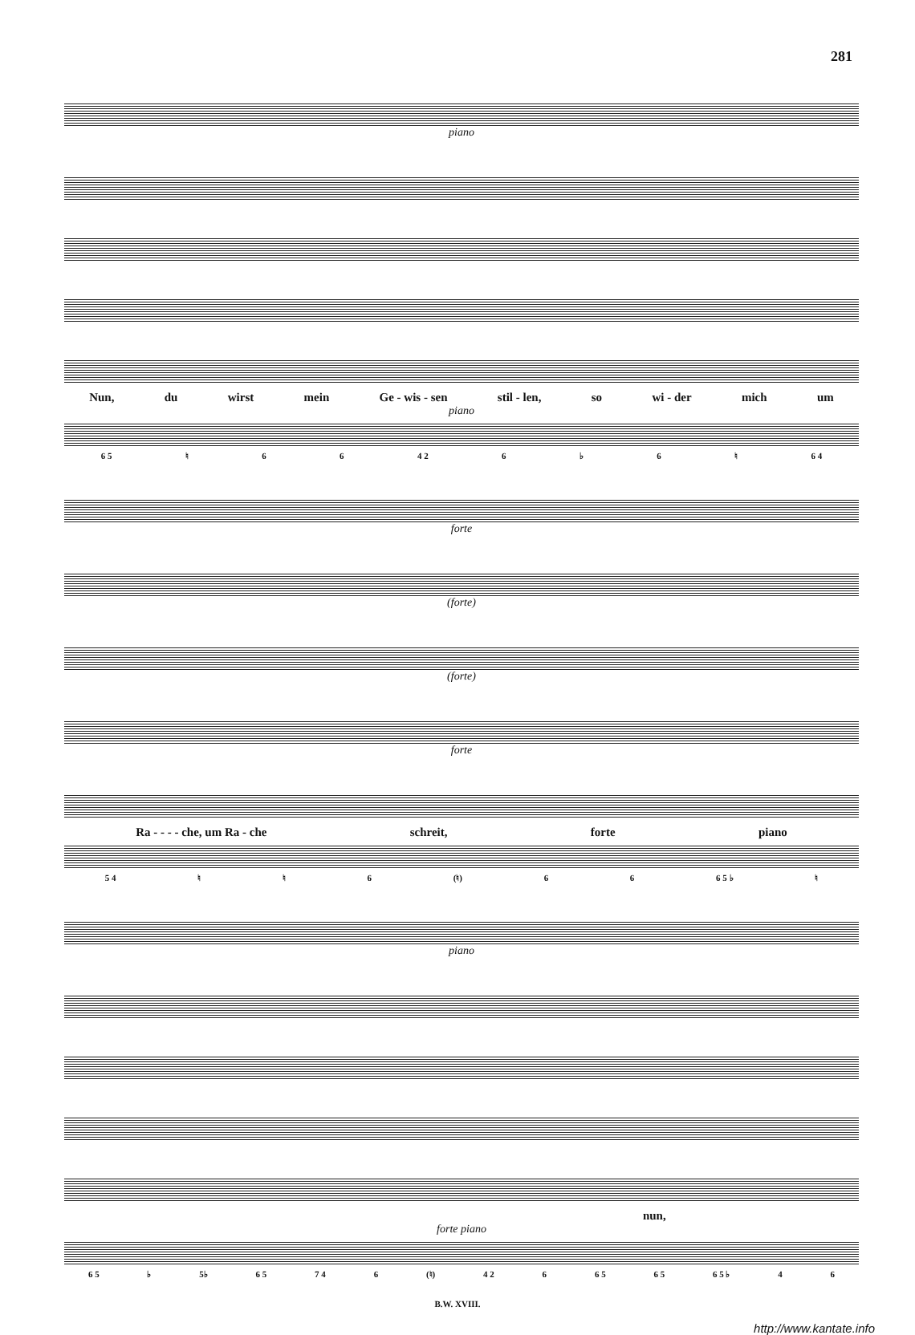281
piano
Nun, du wirst mein Ge - wis - sen stil - len, so wi - der mich um
piano
6 5 ♮ 6 6 4 2 6 ♭ 6 ♮ 6 4
forte
(forte)
(forte)
forte
Ra - - - - che, um Ra - che schreit, forte piano
5 4 ♮ ♮ 6 (♮) 6 6 6 5 ♭ ♮
piano
nun,
forte piano
6 5 ♭ 5♭ 6 5 7 4 6 (♮) 4 2 6 6 5 6 5 6 5 ♭ 4 6
B.W. XVIII.
http://www.kantate.info